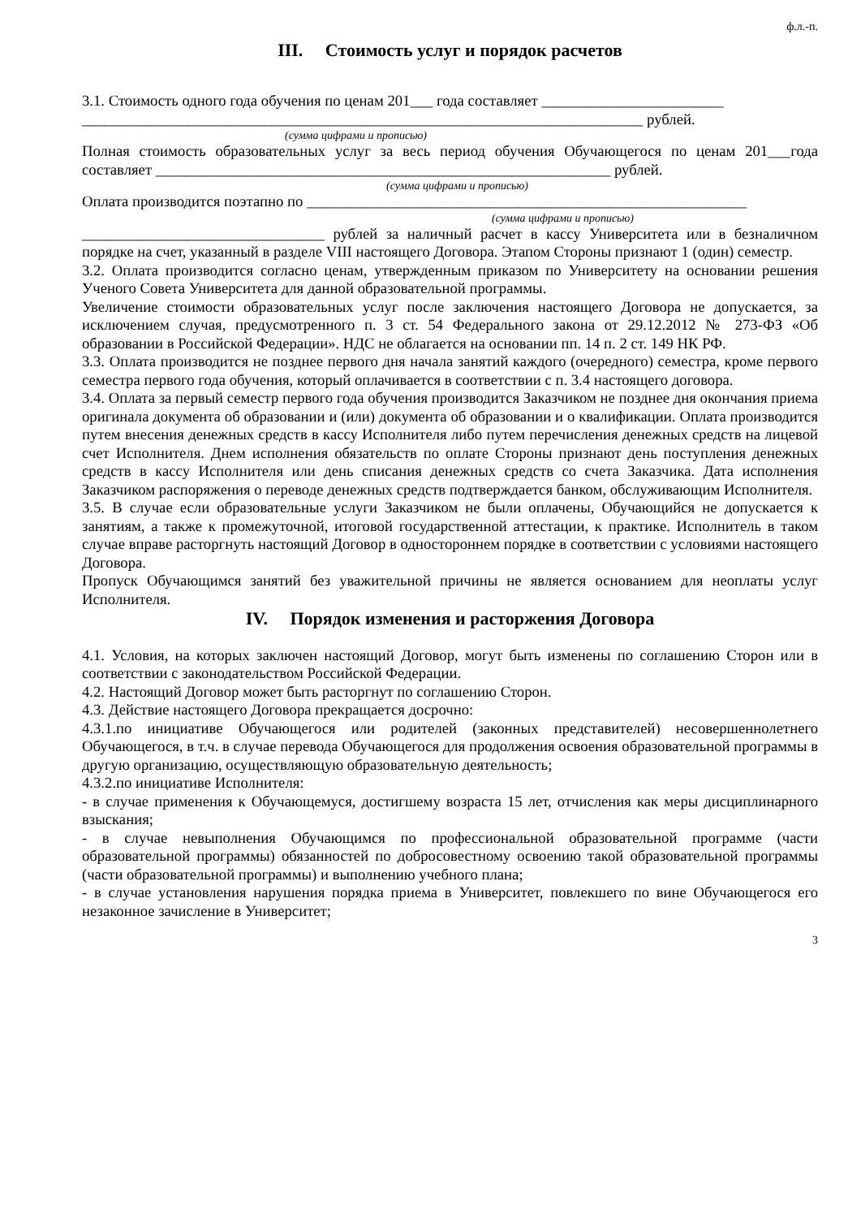ф.л.-п.
III. Стоимость услуг и порядок расчетов
3.1. Стоимость одного года обучения по ценам 201___ года составляет ________________________
__________________________________________________________________________ рублей.
(сумма цифрами и прописью)
Полная стоимость образовательных услуг за весь период обучения Обучающегося по ценам 201___года составляет ____________________________________________________________ рублей.
(сумма цифрами и прописью)
Оплата производится поэтапно по __________________________________________________________
(сумма цифрами и прописью)
________________________________ рублей за наличный расчет в кассу Университета или в безналичном порядке на счет, указанный в разделе VIII настоящего Договора. Этапом Стороны признают 1 (один) семестр.
3.2. Оплата производится согласно ценам, утвержденным приказом по Университету на основании решения Ученого Совета Университета для данной образовательной программы.
Увеличение стоимости образовательных услуг после заключения настоящего Договора не допускается, за исключением случая, предусмотренного п. 3 ст. 54 Федерального закона от 29.12.2012 № 273-ФЗ «Об образовании в Российской Федерации». НДС не облагается на основании пп. 14 п. 2 ст. 149 НК РФ.
3.3. Оплата производится не позднее первого дня начала занятий каждого (очередного) семестра, кроме первого семестра первого года обучения, который оплачивается в соответствии с п. 3.4 настоящего договора.
3.4. Оплата за первый семестр первого года обучения производится Заказчиком не позднее дня окончания приема оригинала документа об образовании и (или) документа об образовании и о квалификации. Оплата производится путем внесения денежных средств в кассу Исполнителя либо путем перечисления денежных средств на лицевой счет Исполнителя. Днем исполнения обязательств по оплате Стороны признают день поступления денежных средств в кассу Исполнителя или день списания денежных средств со счета Заказчика. Дата исполнения Заказчиком распоряжения о переводе денежных средств подтверждается банком, обслуживающим Исполнителя.
3.5. В случае если образовательные услуги Заказчиком не были оплачены, Обучающийся не допускается к занятиям, а также к промежуточной, итоговой государственной аттестации, к практике. Исполнитель в таком случае вправе расторгнуть настоящий Договор в одностороннем порядке в соответствии с условиями настоящего Договора.
Пропуск Обучающимся занятий без уважительной причины не является основанием для неоплаты услуг Исполнителя.
IV. Порядок изменения и расторжения Договора
4.1. Условия, на которых заключен настоящий Договор, могут быть изменены по соглашению Сторон или в соответствии с законодательством Российской Федерации.
4.2. Настоящий Договор может быть расторгнут по соглашению Сторон.
4.3. Действие настоящего Договора прекращается досрочно:
4.3.1.по инициативе Обучающегося или родителей (законных представителей) несовершеннолетнего Обучающегося, в т.ч. в случае перевода Обучающегося для продолжения освоения образовательной программы в другую организацию, осуществляющую образовательную деятельность;
4.3.2.по инициативе Исполнителя:
- в случае применения к Обучающемуся, достигшему возраста 15 лет, отчисления как меры дисциплинарного взыскания;
- в случае невыполнения Обучающимся по профессиональной образовательной программе (части образовательной программы) обязанностей по добросовестному освоению такой образовательной программы (части образовательной программы) и выполнению учебного плана;
- в случае установления нарушения порядка приема в Университет, повлекшего по вине Обучающегося его незаконное зачисление в Университет;
3